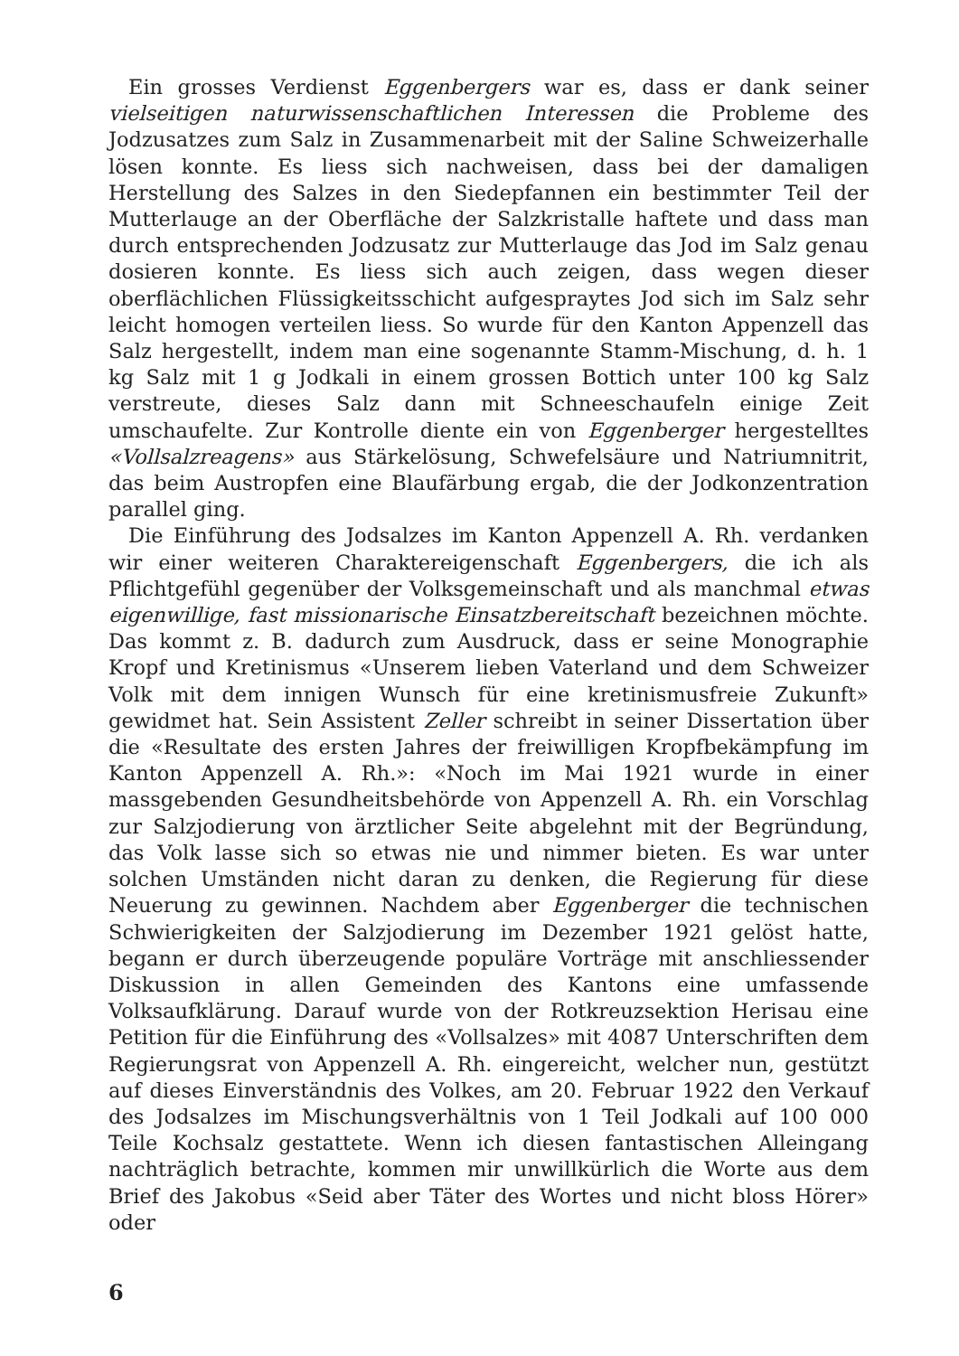Ein grosses Verdienst Eggenbergers war es, dass er dank seiner vielseitigen naturwissenschaftlichen Interessen die Probleme des Jodzusatzes zum Salz in Zusammenarbeit mit der Saline Schweizer­halle lösen konnte. Es liess sich nachweisen, dass bei der damaligen Herstellung des Salzes in den Siedepfannen ein bestimmter Teil der Mutterlauge an der Oberfläche der Salzkristalle haftete und dass man durch entsprechenden Jodzusatz zur Mutterlauge das Jod im Salz genau dosieren konnte. Es liess sich auch zeigen, dass wegen dieser oberflächlichen Flüssigkeitsschicht aufgespraytes Jod sich im Salz sehr leicht homogen verteilen liess. So wurde für den Kanton Appenzell das Salz hergestellt, indem man eine sogenannte Stamm-Mischung, d. h. 1 kg Salz mit 1 g Jodkali in einem grossen Bottich unter 100 kg Salz verstreute, dieses Salz dann mit Schneeschaufeln einige Zeit umschaufelte. Zur Kontrolle diente ein von Eggenberger hergestelltes «Vollsalzreagens» aus Stärkelösung, Schwefelsäure und Natriumnitrit, das beim Austropfen eine Blaufärbung ergab, die der Jodkonzentration parallel ging.
Die Einführung des Jodsalzes im Kanton Appenzell A. Rh. ver­danken wir einer weiteren Charaktereigenschaft Eggenbergers, die ich als Pflichtgefühl gegenüber der Volksgemeinschaft und als manchmal etwas eigenwillige, fast missionarische Einsatzbereitschaft bezeichnen möchte. Das kommt z. B. dadurch zum Ausdruck, dass er seine Monographie Kropf und Kretinismus «Unserem lieben Vater­land und dem Schweizer Volk mit dem innigen Wunsch für eine kretinismusfreie Zukunft» gewidmet hat. Sein Assistent Zeller schreibt in seiner Dissertation über die «Resultate des ersten Jahres der freiwilligen Kropfbekämpfung im Kanton Appenzell A. Rh.»: «Noch im Mai 1921 wurde in einer massgebenden Gesundheitsbehörde von Appenzell A. Rh. ein Vorschlag zur Salzjodierung von ärztlicher Seite abgelehnt mit der Begründung, das Volk lasse sich so etwas nie und nimmer bieten. Es war unter solchen Umständen nicht daran zu denken, die Regierung für diese Neuerung zu gewinnen. Nachdem aber Eggenberger die technischen Schwierigkeiten der Salzjodierung im Dezember 1921 gelöst hatte, begann er durch überzeugende popu­läre Vorträge mit anschliessender Diskussion in allen Gemeinden des Kantons eine umfassende Volksaufklärung. Darauf wurde von der Rotkreuzsektion Herisau eine Petition für die Einführung des «Vollsalzes» mit 4087 Unterschriften dem Regierungsrat von Appen­zell A. Rh. eingereicht, welcher nun, gestützt auf dieses Einverständ­nis des Volkes, am 20. Februar 1922 den Verkauf des Jodsalzes im Mischungsverhältnis von 1 Teil Jodkali auf 100 000 Teile Kochsalz gestattete. Wenn ich diesen fantastischen Alleingang nachträglich betrachte, kommen mir unwillkürlich die Worte aus dem Brief des Jakobus «Seid aber Täter des Wortes und nicht bloss Hörer» oder
6